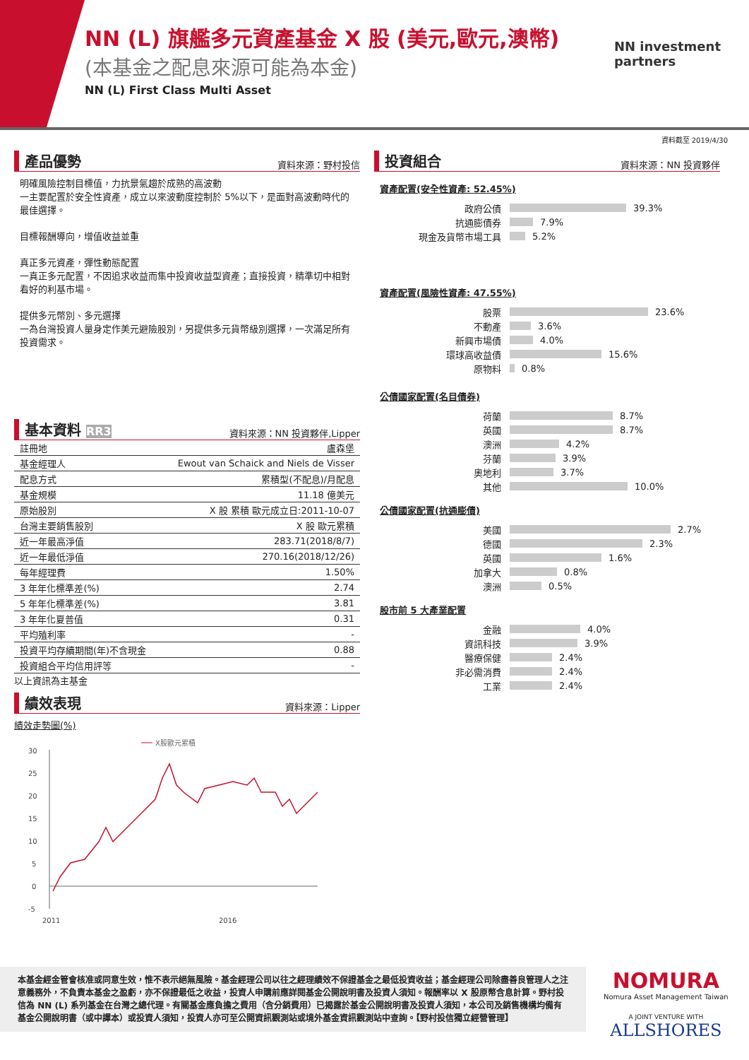NN (L) 旗艦多元資產基金 X 股 (美元,歐元,澳幣)
(本基金之配息來源可能為本金)
NN (L) First Class Multi Asset
NN investment
partners
資料截至 2019/4/30
產品優勢 資料來源：野村投信
明確風險控制目標值，力抗景氣趨於成熟的高波動
一主要配置於安全性資產，成立以來波動度控制於 5%以下，是面對高波動時代的最佳選擇。
目標報酬導向，增值收益並重
真正多元資產，彈性動態配置
一真正多元配置，不因追求收益而集中投資收益型資產；直接投資，精準切中相對看好的利基市場。
提供多元幣別、多元選擇
一為台灣投資人量身定作美元避險股別，另提供多元貨幣級別選擇，一次滿足所有投資需求。
基本資料 RR3 資料來源：NN 投資夥伴,Lipper
| 註冊地 | 盧森堡 |
| 基金經理人 | Ewout van Schaick and Niels de Visser |
| 配息方式 | 累積型(不配息)/月配息 |
| 基金規模 | 11.18 億美元 |
| 原始股別 | X 股 累積 歐元成立日:2011-10-07 |
| 台灣主要銷售股別 | X 股 歐元累積 |
| 近一年最高淨值 | 283.71(2018/8/7) |
| 近一年最低淨值 | 270.16(2018/12/26) |
| 每年經理費 | 1.50% |
| 3 年年化標準差(%) | 2.74 |
| 5 年年化標準差(%) | 3.81 |
| 3 年年化夏普值 | 0.31 |
| 平均殖利率 | - |
| 投資平均存續期間(年)不含現金 | 0.88 |
| 投資組合平均信用評等 | - |
以上資訊為主基金
績效表現 資料來源：Lipper
績效走勢圖(%)
X股歐元累積
30
25
20
15
10
5
0
-5
2011
2016
投資組合 資料來源：NN 投資夥伴
資產配置(安全性資產: 52.45%)
政府公債 39.3%
抗通膨債券 7.9%
現金及貨幣市場工具 5.2%
資產配置(風險性資產: 47.55%)
股票 23.6%
不動產 3.6%
新興市場債 4.0%
環球高收益債 15.6%
原物料 0.8%
公債國家配置(名目債券)
荷蘭 8.7%
英國 8.7%
澳洲 4.2%
芬蘭 3.9%
奧地利 3.7%
其他 10.0%
公債國家配置(抗通膨債)
美國 2.7%
德國 2.3%
英國 1.6%
加拿大 0.8%
澳洲 0.5%
股市前 5 大產業配置
金融 4.0%
資訊科技 3.9%
醫療保健 2.4%
非必需消費 2.4%
工業 2.4%
本基金經金管會核准或同意生效，惟不表示絕無風險。基金經理公司以往之經理績效不保證基金之最低投資收益；基金經理公司除盡善良管理人之注意義務外，不負責本基金之盈虧，亦不保證最低之收益，投資人申購前應詳閱基金公開說明書及投資人須知。報酬率以 X 股原幣含息計算。野村投信為 NN (L) 系列基金在台灣之總代理。有關基金應負擔之費用（含分銷費用）已揭露於基金公開說明書及投資人須知，本公司及銷售機構均備有基金公開說明書（或中譯本）或投資人須知，投資人亦可至公開資訊觀測站或境外基金資訊觀測站中查詢。【野村投信獨立經營管理】
NOMURA
Nomura Asset Management Taiwan
A JOINT VENTURE WITH
ALLSHORES